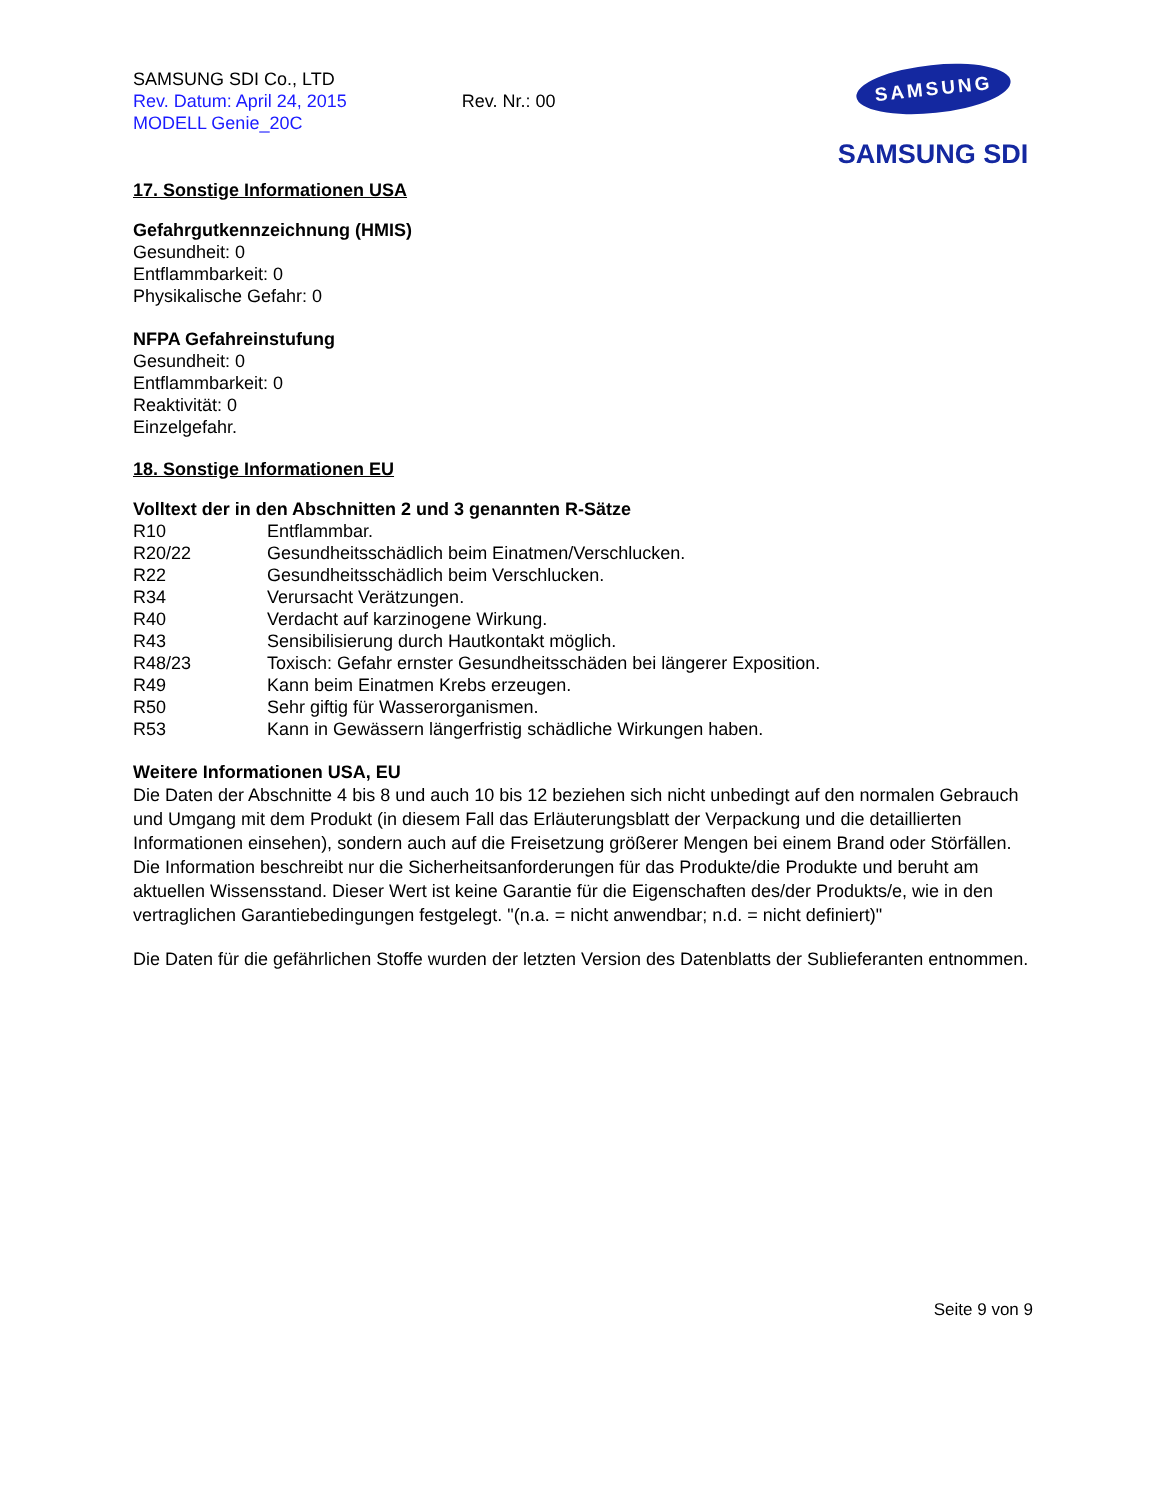SAMSUNG SDI Co., LTD
Rev. Datum: April 24, 2015 Rev. Nr.: 00
MODELL Genie_20C
SAMSUNG
SAMSUNG SDI
17. Sonstige Informationen USA
Gefahrgutkennzeichnung (HMIS)
Gesundheit: 0
Entflammbarkeit: 0
Physikalische Gefahr: 0
NFPA Gefahreinstufung
Gesundheit: 0
Entflammbarkeit: 0
Reaktivität: 0
Einzelgefahr.
18. Sonstige Informationen EU
Volltext der in den Abschnitten 2 und 3 genannten R-Sätze
| R10 | Entflammbar. |
| R20/22 | Gesundheitsschädlich beim Einatmen/Verschlucken. |
| R22 | Gesundheitsschädlich beim Verschlucken. |
| R34 | Verursacht Verätzungen. |
| R40 | Verdacht auf karzinogene Wirkung. |
| R43 | Sensibilisierung durch Hautkontakt möglich. |
| R48/23 | Toxisch: Gefahr ernster Gesundheitsschäden bei längerer Exposition. |
| R49 | Kann beim Einatmen Krebs erzeugen. |
| R50 | Sehr giftig für Wasserorganismen. |
| R53 | Kann in Gewässern längerfristig schädliche Wirkungen haben. |
Weitere Informationen USA, EU
Die Daten der Abschnitte 4 bis 8 und auch 10 bis 12 beziehen sich nicht unbedingt auf den normalen Gebrauch und Umgang mit dem Produkt (in diesem Fall das Erläuterungsblatt der Verpackung und die detaillierten Informationen einsehen), sondern auch auf die Freisetzung größerer Mengen bei einem Brand oder Störfällen. Die Information beschreibt nur die Sicherheitsanforderungen für das Produkte/die Produkte und beruht am aktuellen Wissensstand. Dieser Wert ist keine Garantie für die Eigenschaften des/der Produkts/e, wie in den vertraglichen Garantiebedingungen festgelegt. "(n.a. = nicht anwendbar; n.d. = nicht definiert)"
Die Daten für die gefährlichen Stoffe wurden der letzten Version des Datenblatts der Sublieferanten entnommen.
Seite 9 von 9